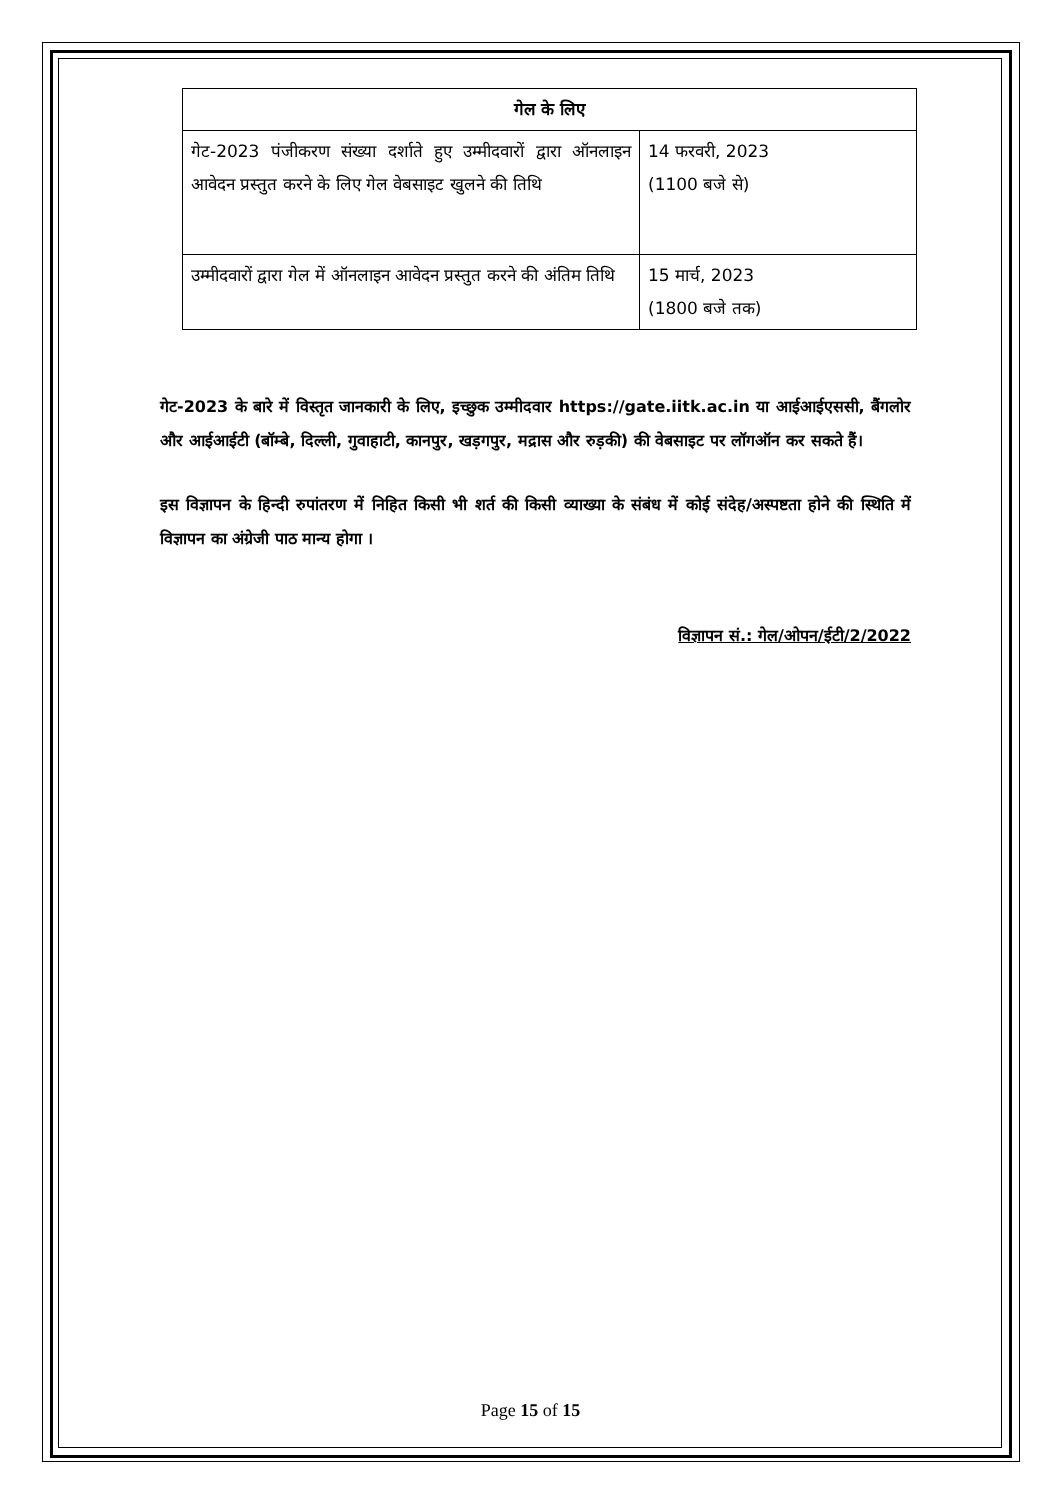| गेल के लिए | |
| --- | --- |
| गेट-2023 पंजीकरण संख्या दर्शाते हुए उम्मीदवारों द्वारा ऑनलाइन आवेदन प्रस्तुत करने के लिए गेल वेबसाइट खुलने की तिथि | 14 फरवरी, 2023 (1100 बजे से) |
| उम्मीदवारों द्वारा गेल में ऑनलाइन आवेदन प्रस्तुत करने की अंतिम तिथि | 15 मार्च, 2023 (1800 बजे तक) |
गेट-2023 के बारे में विस्तृत जानकारी के लिए, इच्छुक उम्मीदवार https://gate.iitk.ac.in या आईआईएससी, बैंगलोर और आईआईटी (बॉम्बे, दिल्ली, गुवाहाटी, कानपुर, खड़गपुर, मद्रास और रुड़की) की वेबसाइट पर लॉगऑन कर सकते हैं।
इस विज्ञापन के हिन्दी रुपांतरण में निहित किसी भी शर्त की किसी व्याख्या के संबंध में कोई संदेह/अस्पष्टता होने की स्थिति में विज्ञापन का अंग्रेजी पाठ मान्य होगा ।
विज्ञापन सं.: गेल/ओपन/ईटी/2/2022
Page 15 of 15